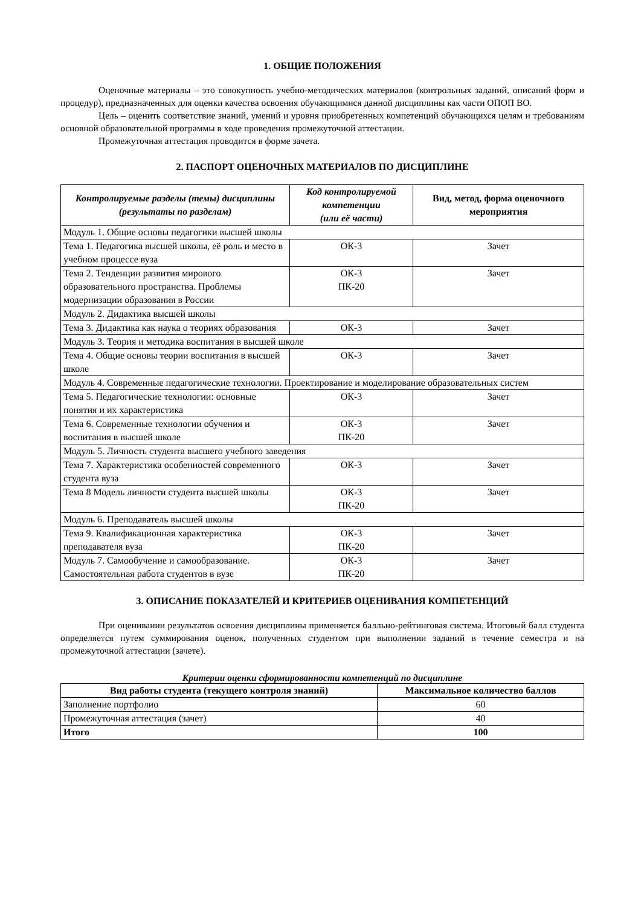1. ОБЩИЕ ПОЛОЖЕНИЯ
Оценочные материалы – это совокупность учебно-методических материалов (контрольных заданий, описаний форм и процедур), предназначенных для оценки качества освоения обучающимися данной дисциплины как части ОПОП ВО.
Цель – оценить соответствие знаний, умений и уровня приобретенных компетенций обучающихся целям и требованиям основной образовательной программы в ходе проведения промежуточной аттестации.
Промежуточная аттестация проводится в форме зачета.
2. ПАСПОРТ ОЦЕНОЧНЫХ МАТЕРИАЛОВ ПО ДИСЦИПЛИНЕ
| Контролируемые разделы (темы) дисциплины (результаты по разделам) | Код контролируемой компетенции (или её части) | Вид, метод, форма оценочного мероприятия |
| --- | --- | --- |
| Модуль 1. Общие основы педагогики высшей школы | | |
| Тема 1. Педагогика высшей школы, её роль и место в учебном процессе вуза | ОК-3 | Зачет |
| Тема 2. Тенденции развития мирового образовательного пространства. Проблемы модернизации образования в России | ОК-3 ПК-20 | Зачет |
| Модуль 2. Дидактика высшей школы | | |
| Тема 3. Дидактика как наука о теориях образования | ОК-3 | Зачет |
| Модуль 3. Теория и методика воспитания в высшей школе | | |
| Тема 4. Общие основы теории воспитания в высшей школе | ОК-3 | Зачет |
| Модуль 4. Современные педагогические технологии. Проектирование и моделирование образовательных систем | | |
| Тема 5. Педагогические технологии: основные понятия и их характеристика | ОК-3 | Зачет |
| Тема 6. Современные технологии обучения и воспитания в высшей школе | ОК-3 ПК-20 | Зачет |
| Модуль 5. Личность студента высшего учебного заведения | | |
| Тема 7. Характеристика особенностей современного студента вуза | ОК-3 | Зачет |
| Тема 8 Модель личности студента высшей школы | ОК-3 ПК-20 | Зачет |
| Модуль 6. Преподаватель высшей школы | | |
| Тема 9. Квалификационная характеристика преподавателя вуза | ОК-3 ПК-20 | Зачет |
| Модуль 7. Самообучение и самообразование. Самостоятельная работа студентов в вузе | ОК-3 ПК-20 | Зачет |
3. ОПИСАНИЕ ПОКАЗАТЕЛЕЙ И КРИТЕРИЕВ ОЦЕНИВАНИЯ КОМПЕТЕНЦИЙ
При оценивании результатов освоения дисциплины применяется балльно-рейтинговая система. Итоговый балл студента определяется путем суммирования оценок, полученных студентом при выполнении заданий в течение семестра и на промежуточной аттестации (зачете).
Критерии оценки сформированности компетенций по дисциплине
| Вид работы студента (текущего контроля знаний) | Максимальное количество баллов |
| --- | --- |
| Заполнение портфолио | 60 |
| Промежуточная аттестация (зачет) | 40 |
| Итого | 100 |